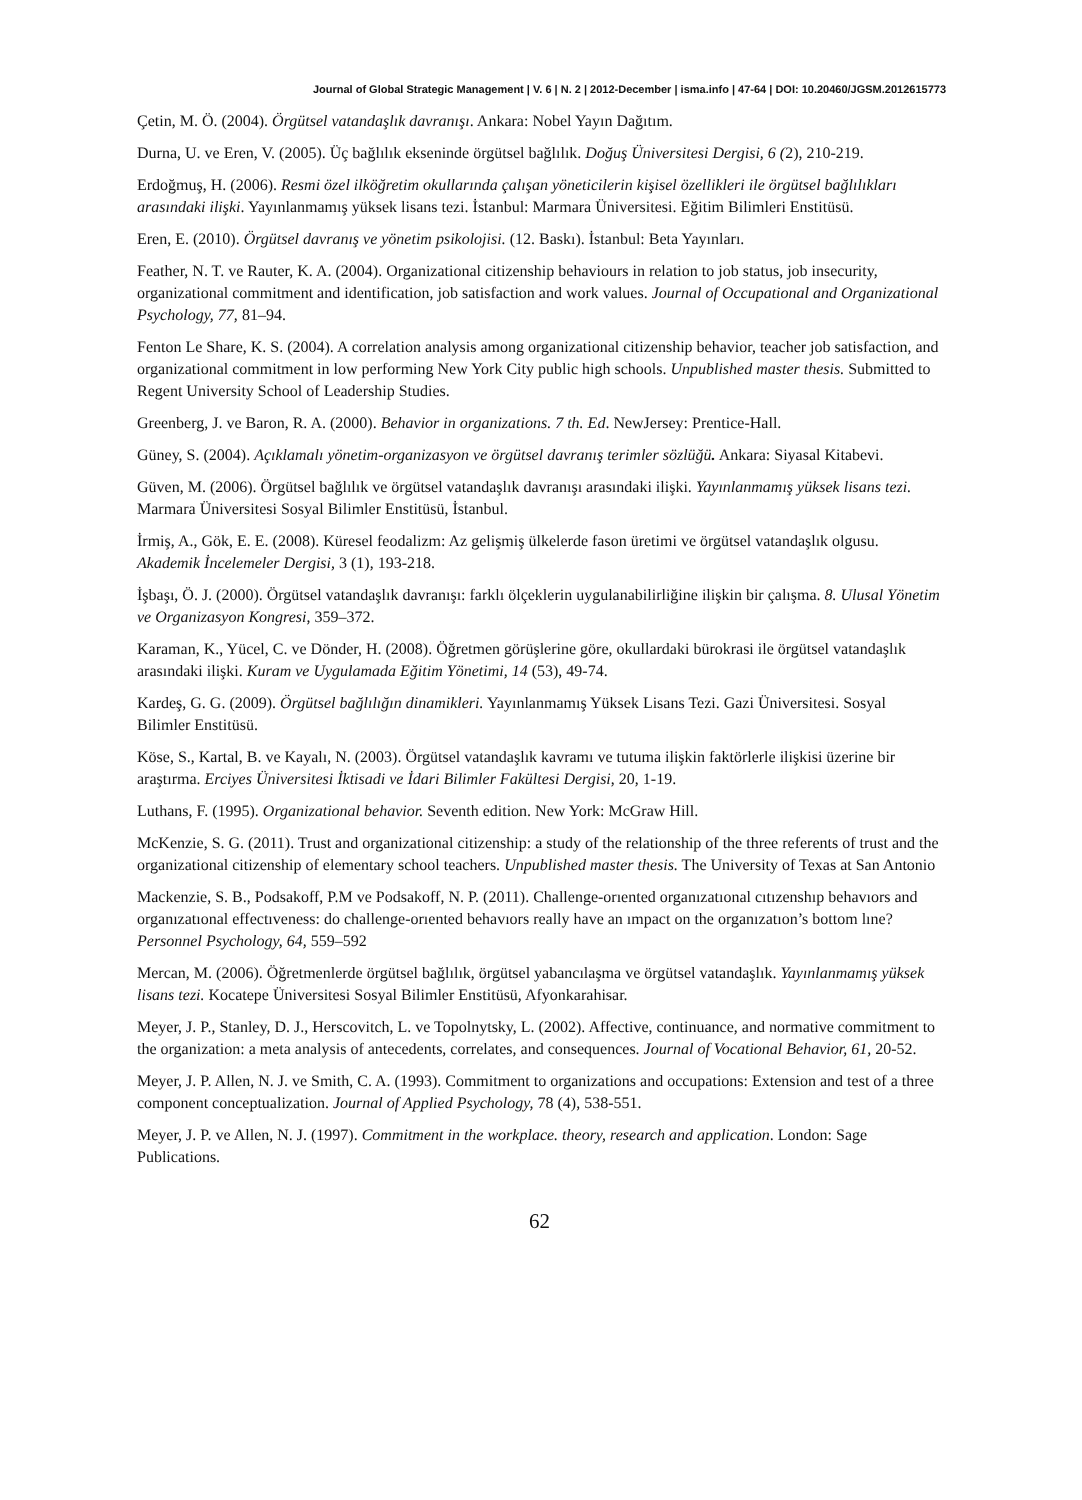Journal of Global Strategic Management | V. 6 | N. 2 | 2012-December | isma.info | 47-64 | DOI: 10.20460/JGSM.2012615773
Çetin, M. Ö. (2004). Örgütsel vatandaşlık davranışı. Ankara: Nobel Yayın Dağıtım.
Durna, U. ve Eren, V. (2005). Üç bağlılık ekseninde örgütsel bağlılık. Doğuş Üniversitesi Dergisi, 6 (2), 210-219.
Erdoğmuş, H. (2006). Resmi özel ilköğretim okullarında çalışan yöneticilerin kişisel özellikleri ile örgütsel bağlılıkları arasındaki ilişki. Yayınlanmamış yüksek lisans tezi. İstanbul: Marmara Üniversitesi. Eğitim Bilimleri Enstitüsü.
Eren, E. (2010). Örgütsel davranış ve yönetim psikolojisi. (12. Baskı). İstanbul: Beta Yayınları.
Feather, N. T. ve Rauter, K. A. (2004). Organizational citizenship behaviours in relation to job status, job insecurity, organizational commitment and identification, job satisfaction and work values. Journal of Occupational and Organizational Psychology, 77, 81–94.
Fenton Le Share, K. S. (2004). A correlation analysis among organizational citizenship behavior, teacher job satisfaction, and organizational commitment in low performing New York City public high schools. Unpublished master thesis. Submitted to Regent University School of Leadership Studies.
Greenberg, J. ve Baron, R. A. (2000). Behavior in organizations. 7 th. Ed. NewJersey: Prentice-Hall.
Güney, S. (2004). Açıklamalı yönetim-organizasyon ve örgütsel davranış terimler sözlüğü. Ankara: Siyasal Kitabevi.
Güven, M. (2006). Örgütsel bağlılık ve örgütsel vatandaşlık davranışı arasındaki ilişki. Yayınlanmamış yüksek lisans tezi. Marmara Üniversitesi Sosyal Bilimler Enstitüsü, İstanbul.
İrmiş, A., Gök, E. E. (2008). Küresel feodalizm: Az gelişmiş ülkelerde fason üretimi ve örgütsel vatandaşlık olgusu. Akademik İncelemeler Dergisi, 3 (1), 193-218.
İşbaşı, Ö. J. (2000). Örgütsel vatandaşlık davranışı: farklı ölçeklerin uygulanabilirliğine ilişkin bir çalışma. 8. Ulusal Yönetim ve Organizasyon Kongresi, 359–372.
Karaman, K., Yücel, C. ve Dönder, H. (2008). Öğretmen görüşlerine göre, okullardaki bürokrasi ile örgütsel vatandaşlık arasındaki ilişki. Kuram ve Uygulamada Eğitim Yönetimi, 14 (53), 49-74.
Kardeş, G. G. (2009). Örgütsel bağlılığın dinamikleri. Yayınlanmamış Yüksek Lisans Tezi. Gazi Üniversitesi. Sosyal Bilimler Enstitüsü.
Köse, S., Kartal, B. ve Kayalı, N. (2003). Örgütsel vatandaşlık kavramı ve tutuma ilişkin faktörlerle ilişkisi üzerine bir araştırma. Erciyes Üniversitesi İktisadi ve İdari Bilimler Fakültesi Dergisi, 20, 1-19.
Luthans, F. (1995). Organizational behavior. Seventh edition. New York: McGraw Hill.
McKenzie, S. G. (2011). Trust and organizational citizenship: a study of the relationship of the three referents of trust and the organizational citizenship of elementary school teachers. Unpublished master thesis. The University of Texas at San Antonio
Mackenzie, S. B., Podsakoff, P.M ve Podsakoff, N. P. (2011). Challenge-orıented organızatıonal cıtızenshıp behavıors and organızatıonal effectıveness: do challenge-orıented behavıors really have an ımpact on the organızatıon’s bottom lıne? Personnel Psychology, 64, 559–592
Mercan, M. (2006). Öğretmenlerde örgütsel bağlılık, örgütsel yabancılaşma ve örgütsel vatandaşlık. Yayınlanmamış yüksek lisans tezi. Kocatepe Üniversitesi Sosyal Bilimler Enstitüsü, Afyonkarahisar.
Meyer, J. P., Stanley, D. J., Herscovitch, L. ve Topolnytsky, L. (2002). Affective, continuance, and normative commitment to the organization: a meta analysis of antecedents, correlates, and consequences. Journal of Vocational Behavior, 61, 20-52.
Meyer, J. P. Allen, N. J. ve Smith, C. A. (1993). Commitment to organizations and occupations: Extension and test of a three component conceptualization. Journal of Applied Psychology, 78 (4), 538-551.
Meyer, J. P. ve Allen, N. J. (1997). Commitment in the workplace. theory, research and application. London: Sage Publications.
62